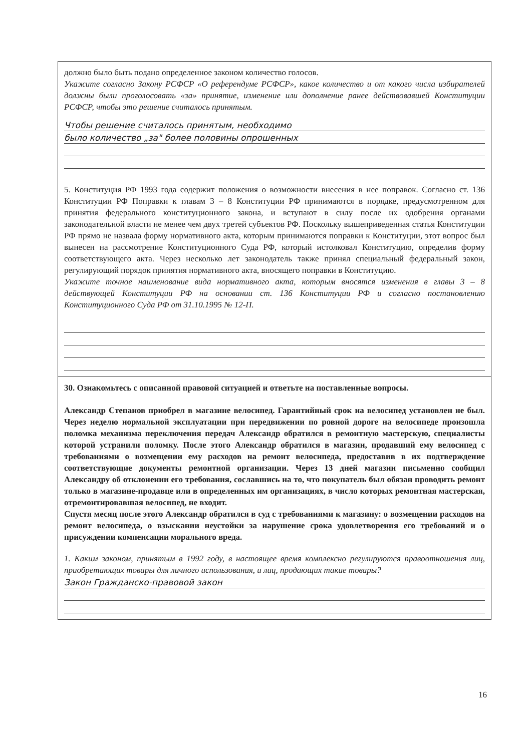должно было быть подано определенное законом количество голосов.
Укажите согласно Закону РСФСР «О референдуме РСФСР», какое количество и от какого числа избирателей должны были проголосовать «за» принятие, изменение или дополнение ранее действовавшей Конституции РСФСР, чтобы это решение считалось принятым.
Чтобы решение считалось принятым, необходимо
было количество „за" более половины опрошенных
5. Конституция РФ 1993 года содержит положения о возможности внесения в нее поправок. Согласно ст. 136 Конституции РФ Поправки к главам 3 – 8 Конституции РФ принимаются в порядке, предусмотренном для принятия федерального конституционного закона, и вступают в силу после их одобрения органами законодательной власти не менее чем двух третей субъектов РФ. Поскольку вышеприведенная статья Конституции РФ прямо не назвала форму нормативного акта, которым принимаются поправки к Конституции, этот вопрос был вынесен на рассмотрение Конституционного Суда РФ, который истолковал Конституцию, определив форму соответствующего акта. Через несколько лет законодатель также принял специальный федеральный закон, регулирующий порядок принятия нормативного акта, вносящего поправки в Конституцию.
Укажите точное наименование вида нормативного акта, которым вносятся изменения в главы 3 – 8 действующей Конституции РФ на основании ст. 136 Конституции РФ и согласно постановлению Конституционного Суда РФ от 31.10.1995 № 12-П.
30. Ознакомьтесь с описанной правовой ситуацией и ответьте на поставленные вопросы.
Александр Степанов приобрел в магазине велосипед. Гарантийный срок на велосипед установлен не был. Через неделю нормальной эксплуатации при передвижении по ровной дороге на велосипеде произошла поломка механизма переключения передач Александр обратился в ремонтную мастерскую, специалисты которой устранили поломку. После этого Александр обратился в магазин, продавший ему велосипед с требованиями о возмещении ему расходов на ремонт велосипеда, предоставив в их подтверждение соответствующие документы ремонтной организации. Через 13 дней магазин письменно сообщил Александру об отклонении его требования, сославшись на то, что покупатель был обязан проводить ремонт только в магазине-продавце или в определенных им организациях, в число которых ремонтная мастерская, отремонтировавшая велосипед, не входит.
Спустя месяц после этого Александр обратился в суд с требованиями к магазину: о возмещении расходов на ремонт велосипеда, о взыскании неустойки за нарушение срока удовлетворения его требований и о присуждении компенсации морального вреда.
1. Каким законом, принятым в 1992 году, в настоящее время комплексно регулируются правоотношения лиц, приобретающих товары для личного использования, и лиц, продающих такие товары?
Закон Гражданско-правовой закон
16